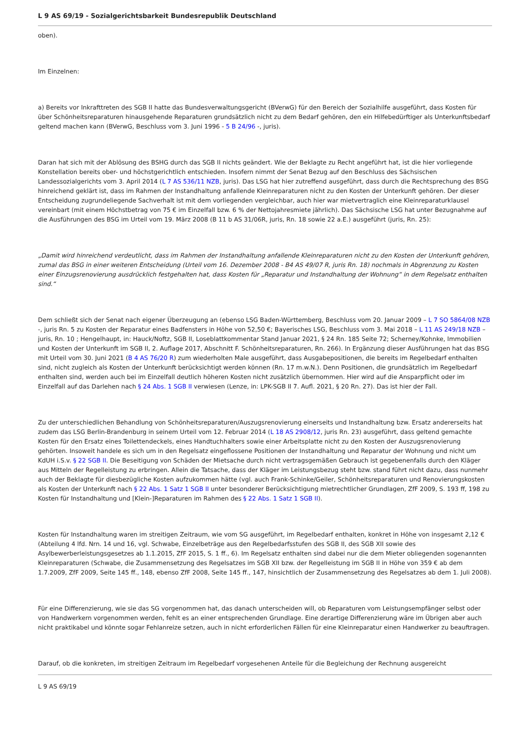L 9 AS 69/19 - Sozialgerichtsbarkeit Bundesrepublik Deutschland
oben).
Im Einzelnen:
a) Bereits vor Inkrafttreten des SGB II hatte das Bundesverwaltungsgericht (BVerwG) für den Bereich der Sozialhilfe ausgeführt, dass Kosten für über Schönheitsreparaturen hinausgehende Reparaturen grundsätzlich nicht zu dem Bedarf gehören, den ein Hilfebedürftiger als Unterkunftsbedarf geltend machen kann (BVerwG, Beschluss vom 3. Juni 1996 - 5 B 24/96 -, juris).
Daran hat sich mit der Ablösung des BSHG durch das SGB II nichts geändert. Wie der Beklagte zu Recht angeführt hat, ist die hier vorliegende Konstellation bereits ober- und höchstgerichtlich entschieden. Insofern nimmt der Senat Bezug auf den Beschluss des Sächsischen Landessozialgerichts vom 3. April 2014 (L 7 AS 536/11 NZB, juris). Das LSG hat hier zutreffend ausgeführt, dass durch die Rechtsprechung des BSG hinreichend geklärt ist, dass im Rahmen der Instandhaltung anfallende Kleinreparaturen nicht zu den Kosten der Unterkunft gehören. Der dieser Entscheidung zugrundeliegende Sachverhalt ist mit dem vorliegenden vergleichbar, auch hier war mietvertraglich eine Kleinreparaturklausel vereinbart (mit einem Höchstbetrag von 75 € im Einzelfall bzw. 6 % der Nettojahresmiete jährlich). Das Sächsische LSG hat unter Bezugnahme auf die Ausführungen des BSG im Urteil vom 19. März 2008 (B 11 b AS 31/06R, juris, Rn. 18 sowie 22 a.E.) ausgeführt (juris, Rn. 25):
„Damit wird hinreichend verdeutlicht, dass im Rahmen der Instandhaltung anfallende Kleinreparaturen nicht zu den Kosten der Unterkunft gehören, zumal das BSG in einer weiteren Entscheidung (Urteil vom 16. Dezember 2008 - B4 AS 49/07 R, juris Rn. 18) nochmals in Abgrenzung zu Kosten einer Einzugsrenovierung ausdrücklich festgehalten hat, dass Kosten für „Reparatur und Instandhaltung der Wohnung“ in dem Regelsatz enthalten sind.“
Dem schließt sich der Senat nach eigener Überzeugung an (ebenso LSG Baden-Württemberg, Beschluss vom 20. Januar 2009 – L 7 SO 5864/08 NZB -, juris Rn. 5 zu Kosten der Reparatur eines Badfensters in Höhe von 52,50 €; Bayerisches LSG, Beschluss vom 3. Mai 2018 – L 11 AS 249/18 NZB – juris, Rn. 10 ; Hengelhaupt, in: Hauck/Noftz, SGB II, Loseblattkommentar Stand Januar 2021, § 24 Rn. 185 Seite 72; Scherney/Kohnke, Immobilien und Kosten der Unterkunft im SGB II, 2. Auflage 2017, Abschnitt F. Schönheitsreparaturen, Rn. 266). In Ergänzung dieser Ausführungen hat das BSG mit Urteil vom 30. Juni 2021 (B 4 AS 76/20 R) zum wiederholten Male ausgeführt, dass Ausgabepositionen, die bereits im Regelbedarf enthalten sind, nicht zugleich als Kosten der Unterkunft berücksichtigt werden können (Rn. 17 m.w.N.). Denn Positionen, die grundsätzlich im Regelbedarf enthalten sind, werden auch bei im Einzelfall deutlich höheren Kosten nicht zusätzlich übernommen. Hier wird auf die Ansparpflicht oder im Einzelfall auf das Darlehen nach § 24 Abs. 1 SGB II verwiesen (Lenze, in: LPK-SGB II 7. Aufl. 2021, § 20 Rn. 27). Das ist hier der Fall.
Zu der unterschiedlichen Behandlung von Schönheitsreparaturen/Auszugsrenovierung einerseits und Instandhaltung bzw. Ersatz andererseits hat zudem das LSG Berlin-Brandenburg in seinem Urteil vom 12. Februar 2014 (L 18 AS 2908/12, juris Rn. 23) ausgeführt, dass geltend gemachte Kosten für den Ersatz eines Toilettendeckels, eines Handtuchhalters sowie einer Arbeitsplatte nicht zu den Kosten der Auszugsrenovierung gehörten. Insoweit handele es sich um in den Regelsatz eingeflossene Positionen der Instandhaltung und Reparatur der Wohnung und nicht um KdUH i.S.v. § 22 SGB II. Die Beseitigung von Schäden der Mietsache durch nicht vertragsgemäßen Gebrauch ist gegebenenfalls durch den Kläger aus Mitteln der Regelleistung zu erbringen. Allein die Tatsache, dass der Kläger im Leistungsbezug steht bzw. stand führt nicht dazu, dass nunmehr auch der Beklagte für diesbezügliche Kosten aufzukommen hätte (vgl. auch Frank-Schinke/Geiler, Schönheitsreparaturen und Renovierungskosten als Kosten der Unterkunft nach § 22 Abs. 1 Satz 1 SGB II unter besonderer Berücksichtigung mietrechtlicher Grundlagen, ZfF 2009, S. 193 ff, 198 zu Kosten für Instandhaltung und [Klein-]Reparaturen im Rahmen des § 22 Abs. 1 Satz 1 SGB II).
Kosten für Instandhaltung waren im streitigen Zeitraum, wie vom SG ausgeführt, im Regelbedarf enthalten, konkret in Höhe von insgesamt 2,12 € (Abteilung 4 lfd. Nrn. 14 und 16, vgl. Schwabe, Einzelbeträge aus den Regelbedarfsstufen des SGB II, des SGB XII sowie des Asylbewerberleistungsgesetzes ab 1.1.2015, ZfF 2015, S. 1 ff., 6). Im Regelsatz enthalten sind dabei nur die dem Mieter obliegenden sogenannten Kleinreparaturen (Schwabe, die Zusammensetzung des Regelsatzes im SGB XII bzw. der Regelleistung im SGB II in Höhe von 359 € ab dem 1.7.2009, ZfF 2009, Seite 145 ff., 148, ebenso ZfF 2008, Seite 145 ff., 147, hinsichtlich der Zusammensetzung des Regelsatzes ab dem 1. Juli 2008).
Für eine Differenzierung, wie sie das SG vorgenommen hat, das danach unterscheiden will, ob Reparaturen vom Leistungsempfänger selbst oder von Handwerkern vorgenommen werden, fehlt es an einer entsprechenden Grundlage. Eine derartige Differenzierung wäre im Übrigen aber auch nicht praktikabel und könnte sogar Fehlanreize setzen, auch in nicht erforderlichen Fällen für eine Kleinreparatur einen Handwerker zu beauftragen.
Darauf, ob die konkreten, im streitigen Zeitraum im Regelbedarf vorgesehenen Anteile für die Begleichung der Rechnung ausgereicht
L 9 AS 69/19